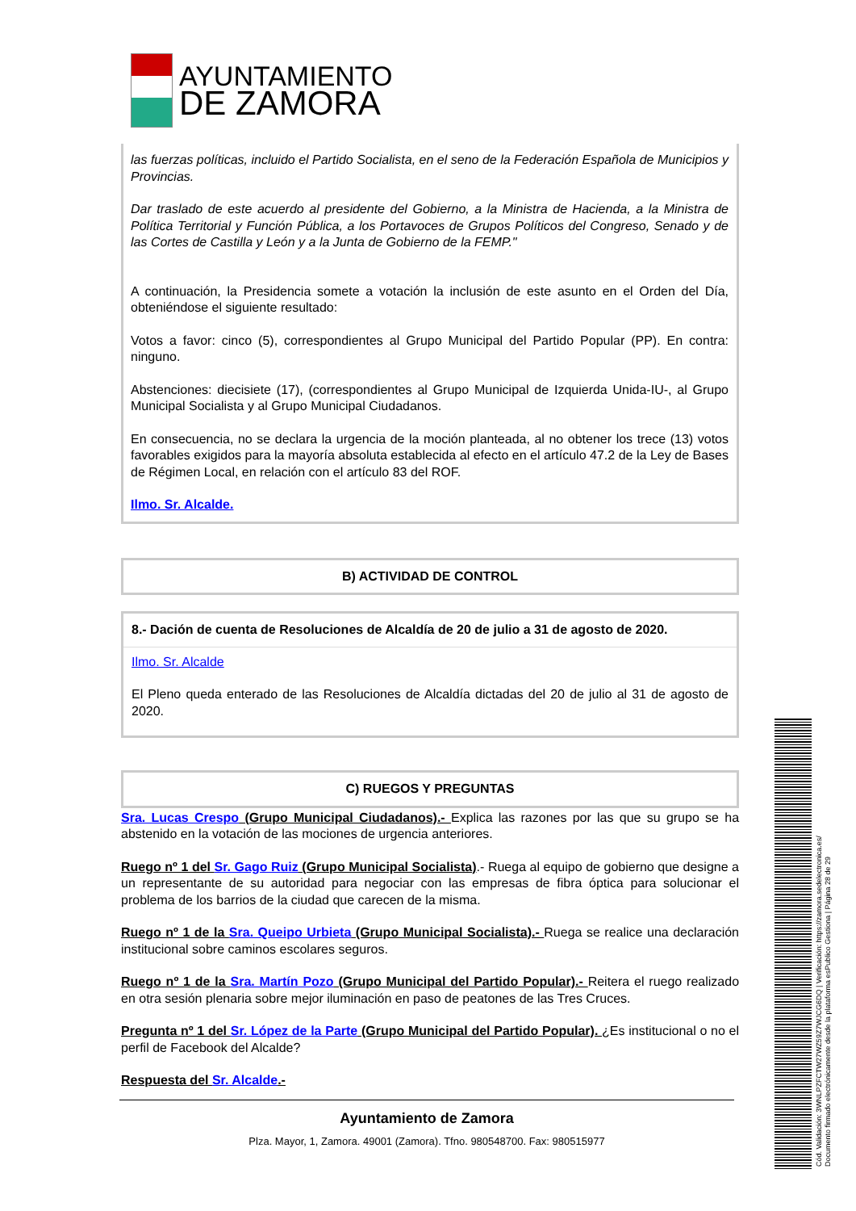AYUNTAMIENTO
DE ZAMORA
las fuerzas políticas, incluido el Partido Socialista, en el seno de la Federación Española de Municipios y Provincias.
Dar traslado de este acuerdo al presidente del Gobierno, a la Ministra de Hacienda, a la Ministra de Política Territorial y Función Pública, a los Portavoces de Grupos Políticos del Congreso, Senado y de las Cortes de Castilla y León y a la Junta de Gobierno de la FEMP."
A continuación, la Presidencia somete a votación la inclusión de este asunto en el Orden del Día, obteniéndose el siguiente resultado:
Votos a favor: cinco (5), correspondientes al Grupo Municipal del Partido Popular (PP). En contra: ninguno.
Abstenciones: diecisiete (17), (correspondientes al Grupo Municipal de Izquierda Unida-IU-, al Grupo Municipal Socialista y al Grupo Municipal Ciudadanos.
En consecuencia, no se declara la urgencia de la moción planteada, al no obtener los trece (13) votos favorables exigidos para la mayoría absoluta establecida al efecto en el artículo 47.2 de la Ley de Bases de Régimen Local, en relación con el artículo 83 del ROF.
Ilmo. Sr. Alcalde.
B) ACTIVIDAD DE CONTROL
8.- Dación de cuenta de Resoluciones de Alcaldía de 20 de julio a 31 de agosto de 2020.
Ilmo. Sr. Alcalde
El Pleno queda enterado de las Resoluciones de Alcaldía dictadas del 20 de julio al 31 de agosto de 2020.
C) RUEGOS Y PREGUNTAS
Sra. Lucas Crespo (Grupo Municipal Ciudadanos).- Explica las razones por las que su grupo se ha abstenido en la votación de las mociones de urgencia anteriores.
Ruego nº 1 del Sr. Gago Ruiz (Grupo Municipal Socialista).- Ruega al equipo de gobierno que designe a un representante de su autoridad para negociar con las empresas de fibra óptica para solucionar el problema de los barrios de la ciudad que carecen de la misma.
Ruego nº 1 de la Sra. Queipo Urbieta (Grupo Municipal Socialista).- Ruega se realice una declaración institucional sobre caminos escolares seguros.
Ruego nº 1 de la Sra. Martín Pozo (Grupo Municipal del Partido Popular).- Reitera el ruego realizado en otra sesión plenaria sobre mejor iluminación en paso de peatones de las Tres Cruces.
Pregunta nº 1 del Sr. López de la Parte (Grupo Municipal del Partido Popular). ¿Es institucional o no el perfil de Facebook del Alcalde?
Respuesta del Sr. Alcalde.-
Ayuntamiento de Zamora
Plza. Mayor, 1, Zamora. 49001 (Zamora). Tfno. 980548700. Fax: 980515977
Cód. Validación: 3WNLPZFCTW27WZ59Z7WJCG6DQ | Verificación: https://zamora.sedelectronica.es/
Documento firmado electrónicamente desde la plataforma esPublico Gestiona | Página 28 de 29